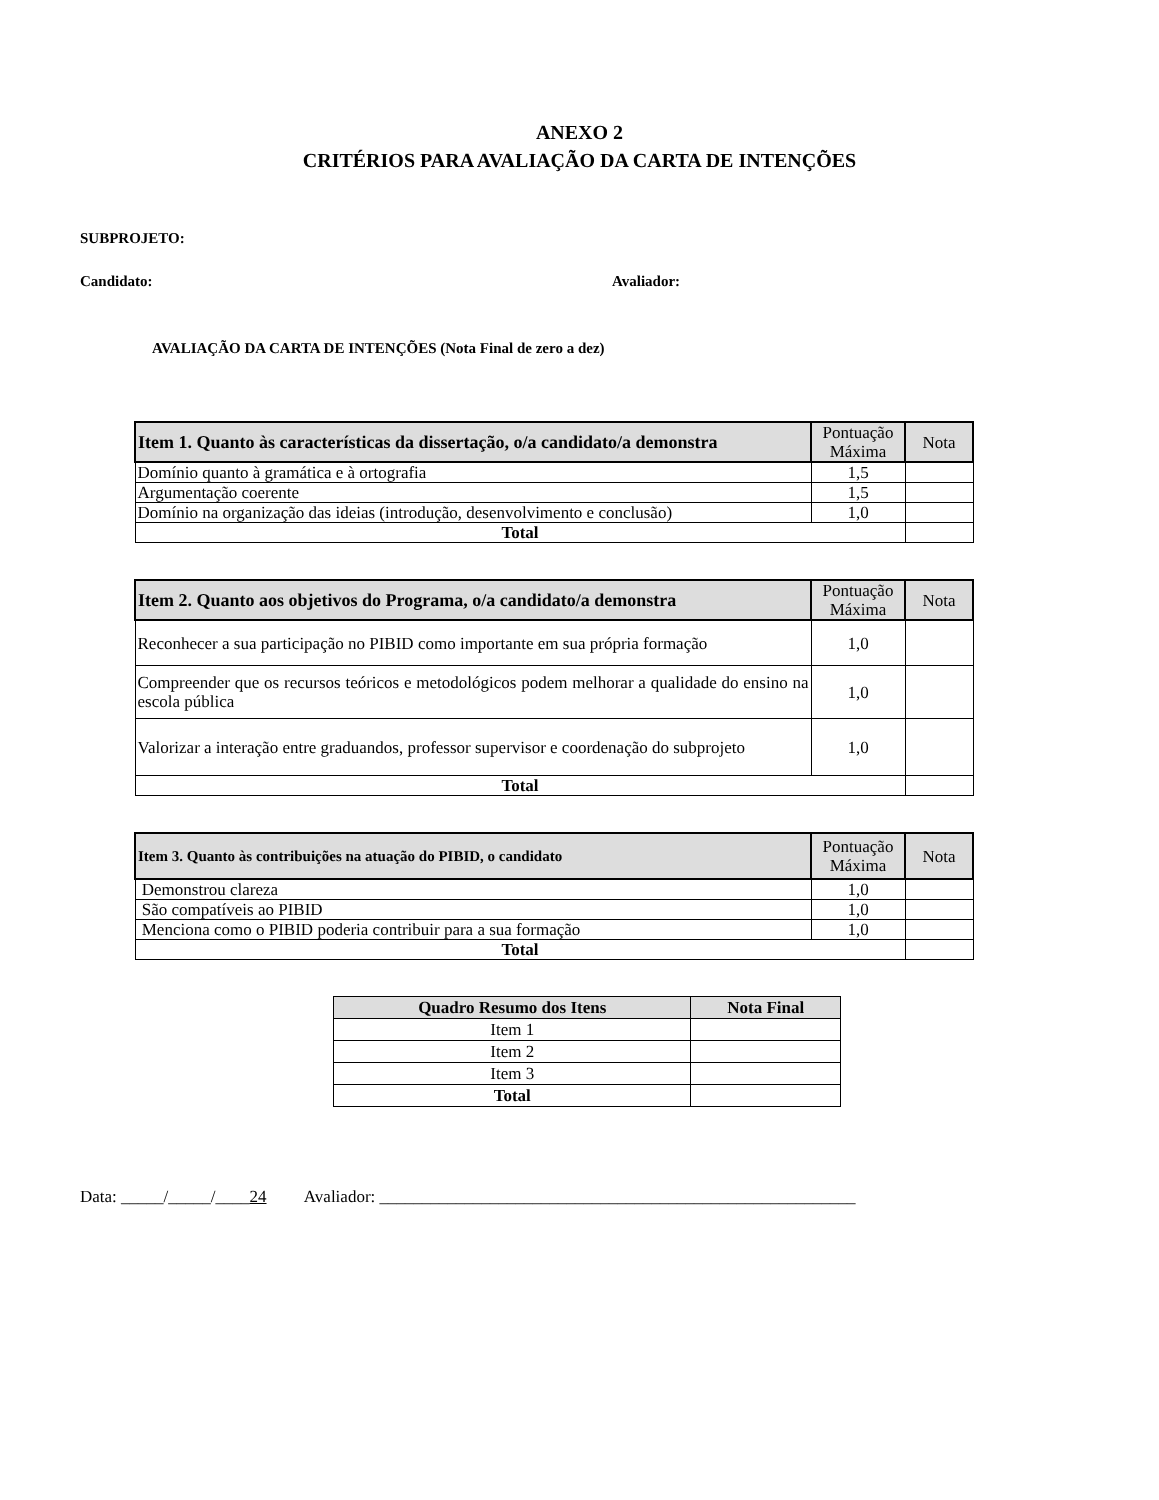ANEXO 2
CRITÉRIOS PARA AVALIAÇÃO DA CARTA DE INTENÇÕES
SUBPROJETO:
Candidato: Avaliador:
AVALIAÇÃO DA CARTA DE INTENÇÕES (Nota Final de zero a dez)
| Item 1. Quanto às características da dissertação, o/a candidato/a demonstra | Pontuação Máxima | Nota |
| --- | --- | --- |
| Domínio quanto à gramática e à ortografia | 1,5 | |
| Argumentação coerente | 1,5 | |
| Domínio na organização das ideias (introdução, desenvolvimento e conclusão) | 1,0 | |
| Total | | |
| Item 2. Quanto aos objetivos do Programa, o/a candidato/a demonstra | Pontuação Máxima | Nota |
| --- | --- | --- |
| Reconhecer a sua participação no PIBID como importante em sua própria formação | 1,0 | |
| Compreender que os recursos teóricos e metodológicos podem melhorar a qualidade do ensino na escola pública | 1,0 | |
| Valorizar a interação entre graduandos, professor supervisor e coordenação do subprojeto | 1,0 | |
| Total | | |
| Item 3. Quanto às contribuições na atuação do PIBID, o candidato | Pontuação Máxima | Nota |
| --- | --- | --- |
| Demonstrou clareza | 1,0 | |
| São compatíveis ao PIBID | 1,0 | |
| Menciona como o PIBID poderia contribuir para a sua formação | 1,0 | |
| Total | | |
| Quadro Resumo dos Itens | Nota Final |
| --- | --- |
| Item 1 | |
| Item 2 | |
| Item 3 | |
| Total | |
Data: _____/_____/____24 Avaliador: ________________________________________________________